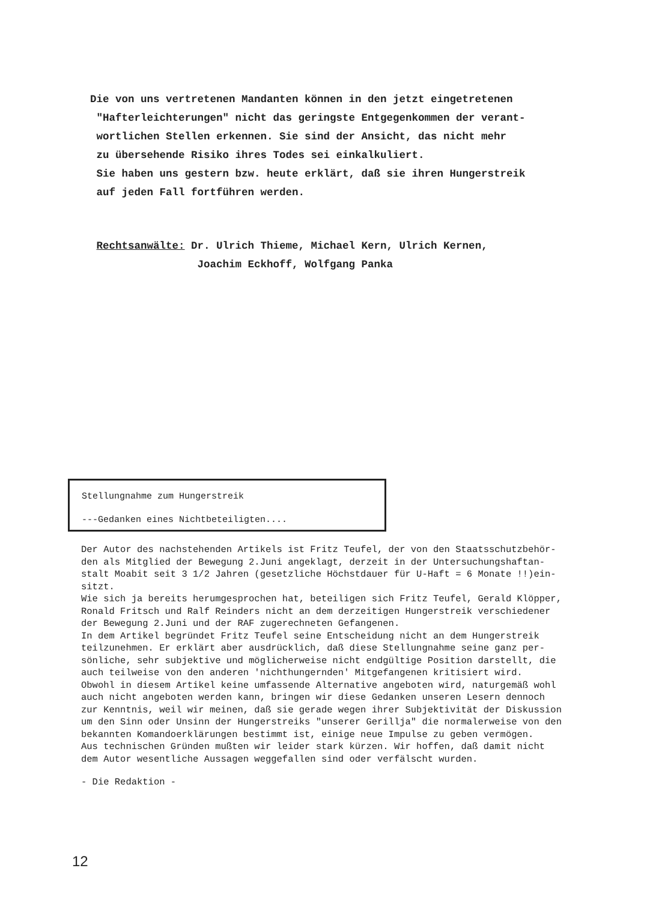Die von uns vertretenen Mandanten können in den jetzt eingetretenen
"Hafterleichterungen" nicht das geringste Entgegenkommen der verant-
wortlichen Stellen erkennen. Sie sind der Ansicht, das nicht mehr
zu übersehende Risiko ihres Todes sei einkalkuliert.
Sie haben uns gestern bzw. heute erklärt, daß sie ihren Hungerstreik
auf jeden Fall fortführen werden.
Rechtsanwälte: Dr. Ulrich Thieme, Michael Kern, Ulrich Kernen,
Joachim Eckhoff, Wolfgang Panka
Stellungnahme zum Hungerstreik
---Gedanken eines Nichtbeteiligten....
Der Autor des nachstehenden Artikels ist Fritz Teufel, der von den Staatsschutzbehör-
den als Mitglied der Bewegung 2.Juni angeklagt, derzeit in der Untersuchungshaftan-
stalt Moabit seit 3 1/2 Jahren (gesetzliche Höchstdauer für U-Haft = 6 Monate !!)ein-
sitzt.
Wie sich ja bereits herumgesprochen hat, beteiligen sich Fritz Teufel, Gerald Klöpper,
Ronald Fritsch und Ralf Reinders nicht an dem derzeitigen Hungerstreik verschiedener
der Bewegung 2.Juni und der RAF zugerechneten Gefangenen.
In dem Artikel begründet Fritz Teufel seine Entscheidung nicht an dem Hungerstreik
teilzunehmen. Er erklärt aber ausdrücklich, daß diese Stellungnahme seine ganz per-
sönliche, sehr subjektive und möglicherweise nicht endgültige Position darstellt, die
auch teilweise von den anderen 'nichthungernden' Mitgefangenen kritisiert wird.
Obwohl in diesem Artikel keine umfassende Alternative angeboten wird, naturgemäß wohl
auch nicht angeboten werden kann, bringen wir diese Gedanken unseren Lesern dennoch
zur Kenntnis, weil wir meinen, daß sie gerade wegen ihrer Subjektivität der Diskussion
um den Sinn oder Unsinn der Hungerstreiks "unserer Gerillja" die normalerweise von den
bekannten Komandoerklärungen bestimmt ist, einige neue Impulse zu geben vermögen.
Aus technischen Gründen mußten wir leider stark kürzen. Wir hoffen, daß damit nicht
dem Autor wesentliche Aussagen weggefallen sind oder verfälscht wurden.
- Die Redaktion -
12